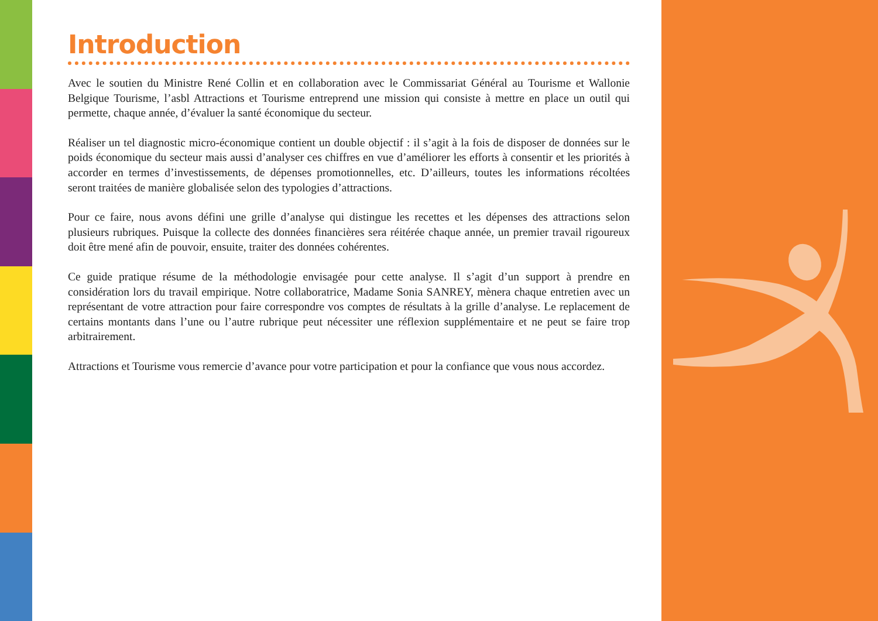Introduction
Avec le soutien du Ministre René Collin et en collaboration avec le Commissariat Général au Tourisme et Wallonie Belgique Tourisme, l’asbl Attractions et Tourisme entreprend une mission qui consiste à mettre en place un outil qui permette, chaque année, d’évaluer la santé économique du secteur.
Réaliser un tel diagnostic micro-économique contient un double objectif : il s’agit à la fois de disposer de données sur le poids économique du secteur mais aussi d’analyser ces chiffres en vue d’améliorer les efforts à consentir et les priorités à accorder en termes d’investissements, de dépenses promotionnelles, etc. D’ailleurs, toutes les informations récoltées seront traitées de manière globalisée selon des typologies d’attractions.
Pour ce faire, nous avons défini une grille d’analyse qui distingue les recettes et les dépenses des attractions selon plusieurs rubriques. Puisque la collecte des données financières sera réitérée chaque année, un premier travail rigoureux doit être mené afin de pouvoir, ensuite, traiter des données cohérentes.
Ce guide pratique résume de la méthodologie envisagée pour cette analyse. Il s’agit d’un support à prendre en considération lors du travail empirique. Notre collaboratrice, Madame Sonia SANREY, mènera chaque entretien avec un représentant de votre attraction pour faire correspondre vos comptes de résultats à la grille d’analyse. Le replacement de certains montants dans l’une ou l’autre rubrique peut nécessiter une réflexion supplémentaire et ne peut se faire trop arbitrairement.
Attractions et Tourisme vous remercie d’avance pour votre participation et pour la confiance que vous nous accordez.